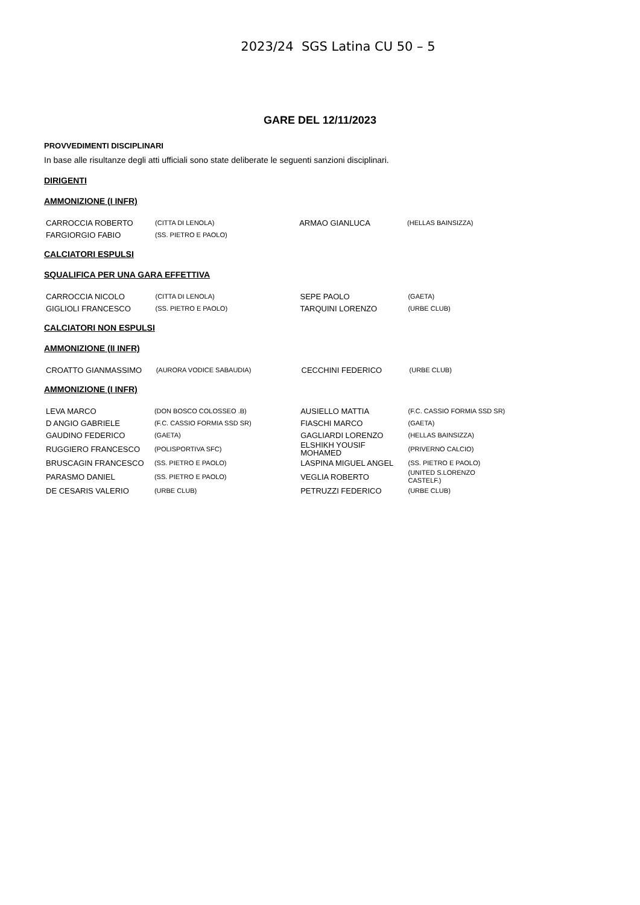2023/24 SGS Latina CU 50 – 5
GARE DEL 12/11/2023
PROVVEDIMENTI DISCIPLINARI
In base alle risultanze degli atti ufficiali sono state deliberate le seguenti sanzioni disciplinari.
DIRIGENTI
AMMONIZIONE (I INFR)
| CARROCCIA ROBERTO | (CITTA DI LENOLA) | ARMAO GIANLUCA | (HELLAS BAINSIZZA) |
| FARGIORGIO FABIO | (SS. PIETRO E PAOLO) | | |
CALCIATORI ESPULSI
SQUALIFICA PER UNA GARA EFFETTIVA
| CARROCCIA NICOLO | (CITTA DI LENOLA) | SEPE PAOLO | (GAETA) |
| GIGLIOLI FRANCESCO | (SS. PIETRO E PAOLO) | TARQUINI LORENZO | (URBE CLUB) |
CALCIATORI NON ESPULSI
AMMONIZIONE (II INFR)
| CROATTO GIANMASSIMO | (AURORA VODICE SABAUDIA) | CECCHINI FEDERICO | (URBE CLUB) |
AMMONIZIONE (I INFR)
| LEVA MARCO | (DON BOSCO COLOSSEO .B) | AUSIELLO MATTIA | (F.C. CASSIO FORMIA SSD SR) |
| D ANGIO GABRIELE | (F.C. CASSIO FORMIA SSD SR) | FIASCHI MARCO | (GAETA) |
| GAUDINO FEDERICO | (GAETA) | GAGLIARDI LORENZO | (HELLAS BAINSIZZA) |
| RUGGIERO FRANCESCO | (POLISPORTIVA SFC) | ELSHIKH YOUSIF MOHAMED | (PRIVERNO CALCIO) |
| BRUSCAGIN FRANCESCO | (SS. PIETRO E PAOLO) | LASPINA MIGUEL ANGEL | (SS. PIETRO E PAOLO) |
| PARASMO DANIEL | (SS. PIETRO E PAOLO) | VEGLIA ROBERTO | (UNITED S.LORENZO CASTELF.) |
| DE CESARIS VALERIO | (URBE CLUB) | PETRUZZI FEDERICO | (URBE CLUB) |